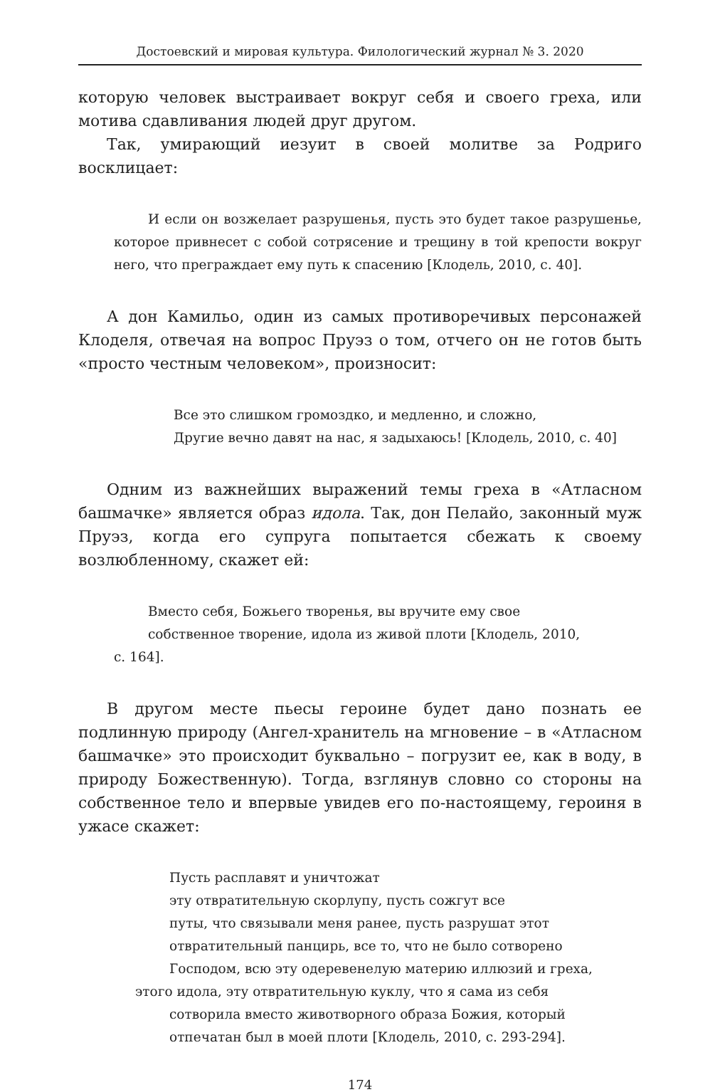Достоевский и мировая культура. Филологический журнал № 3. 2020
которую человек выстраивает вокруг себя и своего греха, или мотива сдавливания людей друг другом.
Так, умирающий иезуит в своей молитве за Родриго восклицает:
И если он возжелает разрушенья, пусть это будет такое разрушенье, которое привнесет с собой сотрясение и трещину в той крепости вокруг него, что преграждает ему путь к спасению [Клодель, 2010, с. 40].
А дон Камильо, один из самых противоречивых персонажей Клоделя, отвечая на вопрос Пруэз о том, отчего он не готов быть «просто честным человеком», произносит:
Все это слишком громоздко, и медленно, и сложно,
Другие вечно давят на нас, я задыхаюсь! [Клодель, 2010, с. 40]
Одним из важнейших выражений темы греха в «Атласном башмачке» является образ идола. Так, дон Пелайо, законный муж Пруэз, когда его супруга попытается сбежать к своему возлюбленному, скажет ей:
Вместо себя, Божьего творенья, вы вручите ему свое
собственное творение, идола из живой плоти [Клодель, 2010,
с. 164].
В другом месте пьесы героине будет дано познать ее подлинную природу (Ангел-хранитель на мгновение – в «Атласном башмачке» это происходит буквально – погрузит ее, как в воду, в природу Божественную). Тогда, взглянув словно со стороны на собственное тело и впервые увидев его по-настоящему, героиня в ужасе скажет:
Пусть расплавят и уничтожат
эту отвратительную скорлупу, пусть сожгут все
путы, что связывали меня ранее, пусть разрушат этот
отвратительный панцирь, все то, что не было сотворено
Господом, всю эту одеревенелую материю иллюзий и греха,
этого идола, эту отвратительную куклу, что я сама из себя
сотворила вместо животворного образа Божия, который
отпечатан был в моей плоти [Клодель, 2010, с. 293-294].
174